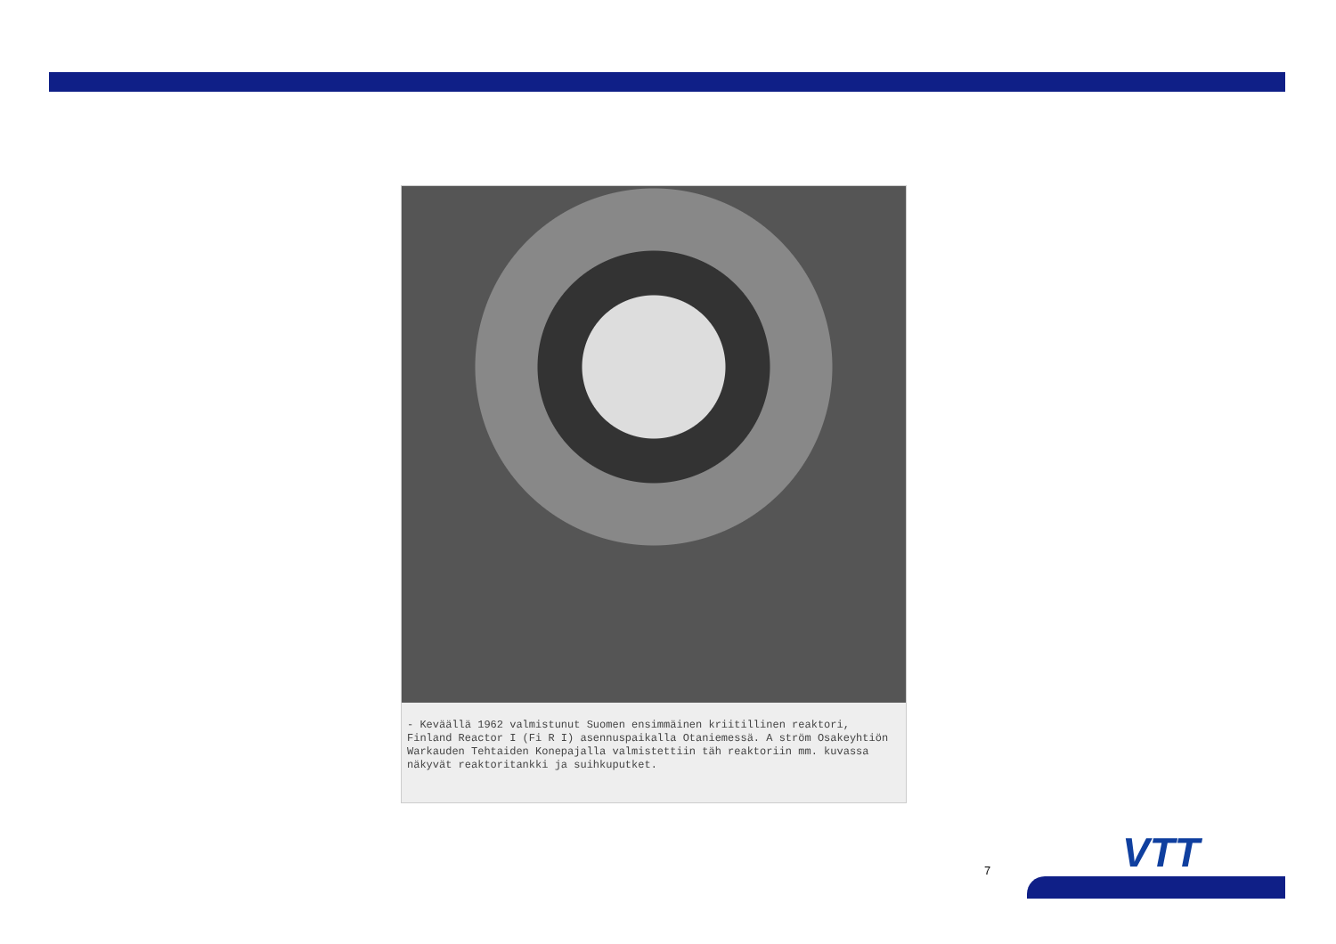- Keväällä 1962 valmistunut Suomen ensimmäinen kriitillinen reaktori, Finland Reactor I (Fi R I) asennuspaikalla Otaniemessä. A ström Osakeyhtiön Warkauden Tehtaiden Konepajalla valmistettiin täh reaktoriin mm. kuvassa näkyvät reaktoritankki ja suihkuputket.
7 VTT